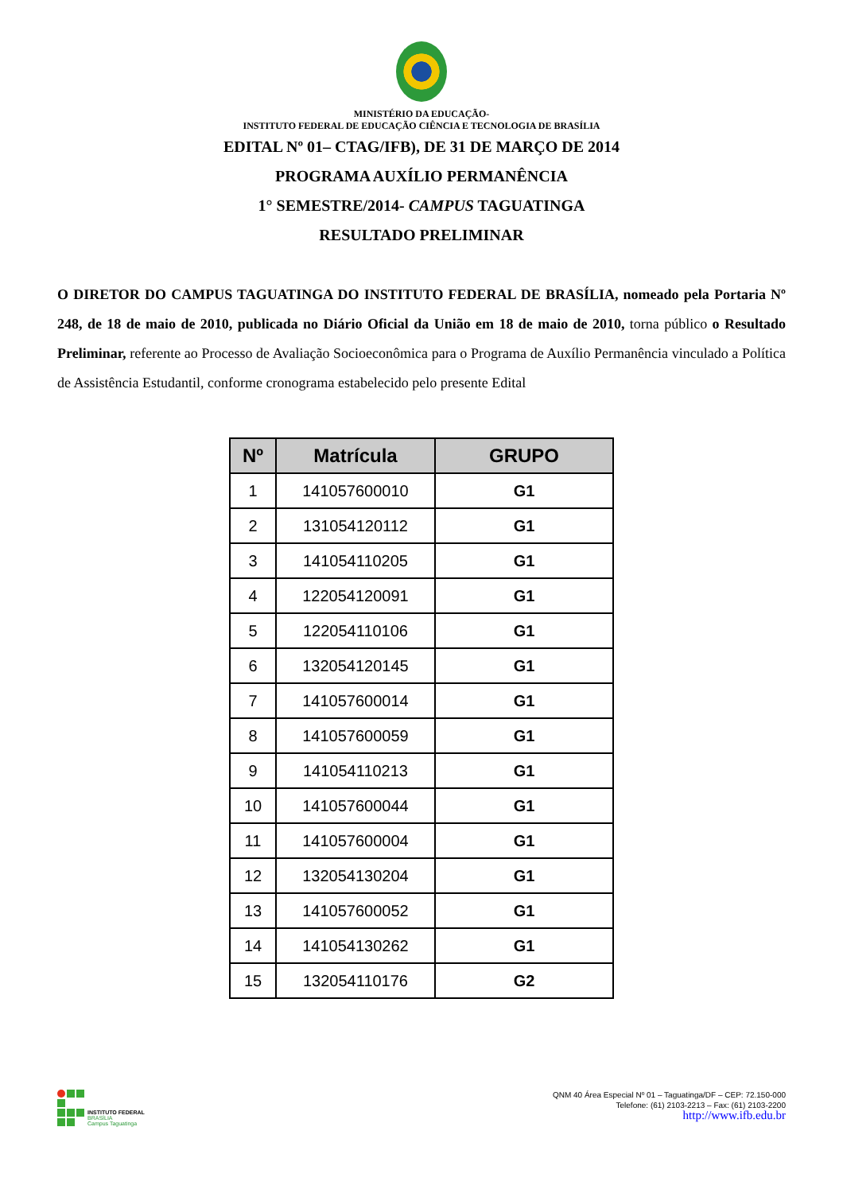MINISTÉRIO DA EDUCAÇÃO-
INSTITUTO FEDERAL DE EDUCAÇÃO CIÊNCIA E TECNOLOGIA DE BRASÍLIA
EDITAL Nº 01– CTAG/IFB), DE 31 DE MARÇO DE 2014
PROGRAMA AUXÍLIO PERMANÊNCIA
1° SEMESTRE/2014- CAMPUS TAGUATINGA
RESULTADO PRELIMINAR
O DIRETOR DO CAMPUS TAGUATINGA DO INSTITUTO FEDERAL DE BRASÍLIA, nomeado pela Portaria Nº 248, de 18 de maio de 2010, publicada no Diário Oficial da União em 18 de maio de 2010, torna público o Resultado Preliminar, referente ao Processo de Avaliação Socioeconômica para o Programa de Auxílio Permanência vinculado a Política de Assistência Estudantil, conforme cronograma estabelecido pelo presente Edital
| Nº | Matrícula | GRUPO |
| --- | --- | --- |
| 1 | 141057600010 | G1 |
| 2 | 131054120112 | G1 |
| 3 | 141054110205 | G1 |
| 4 | 122054120091 | G1 |
| 5 | 122054110106 | G1 |
| 6 | 132054120145 | G1 |
| 7 | 141057600014 | G1 |
| 8 | 141057600059 | G1 |
| 9 | 141054110213 | G1 |
| 10 | 141057600044 | G1 |
| 11 | 141057600004 | G1 |
| 12 | 132054130204 | G1 |
| 13 | 141057600052 | G1 |
| 14 | 141054130262 | G1 |
| 15 | 132054110176 | G2 |
INSTITUTO FEDERAL
BRASÍLIA
Campus Taguatinga
QNM 40 Área Especial Nº 01 – Taguatinga/DF – CEP: 72.150-000
Telefone: (61) 2103-2213 – Fax: (61) 2103-2200
http://www.ifb.edu.br